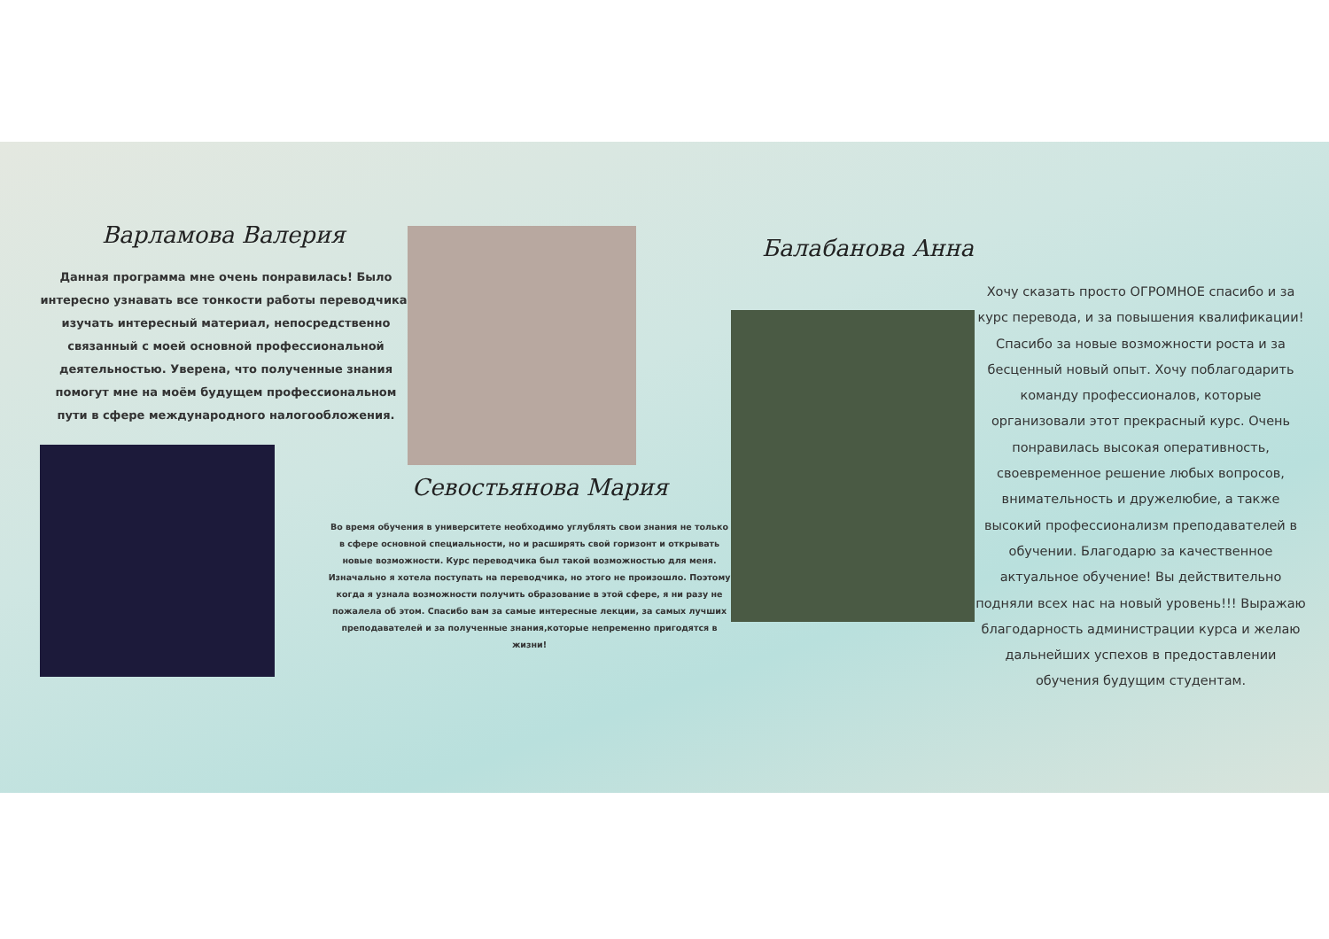Варламова Валерия
Данная программа мне очень понравилась! Было интересно узнавать все тонкости работы переводчика, изучать интересный материал, непосредственно связанный с моей основной профессиональной деятельностью. Уверена, что полученные знания помогут мне на моём будущем профессиональном пути в сфере международного налогообложения.
Севостьянова Мария
Во время обучения в университете необходимо углублять свои знания не только в сфере основной специальности, но и расширять свой горизонт и открывать новые возможности. Курс переводчика был такой возможностью для меня. Изначально я хотела поступать на переводчика, но этого не произошло. Поэтому когда я узнала возможности получить образование в этой сфере, я ни разу не пожалела об этом. Спасибо вам за самые интересные лекции, за самых лучших преподавателей и за полученные знания,которые непременно пригодятся в жизни!
Балабанова Анна
Хочу сказать просто ОГРОМНОЕ спасибо и за курс перевода, и за повышения квалификации! Спасибо за новые возможности роста и за бесценный новый опыт. Хочу поблагодарить команду профессионалов, которые организовали этот прекрасный курс. Очень понравилась высокая оперативность, своевременное решение любых вопросов, внимательность и дружелюбие, а также высокий профессионализм преподавателей в обучении. Благодарю за качественное актуальное обучение! Вы действительно подняли всех нас на новый уровень!!! Выражаю благодарность администрации курса и желаю дальнейших успехов в предоставлении обучения будущим студентам.